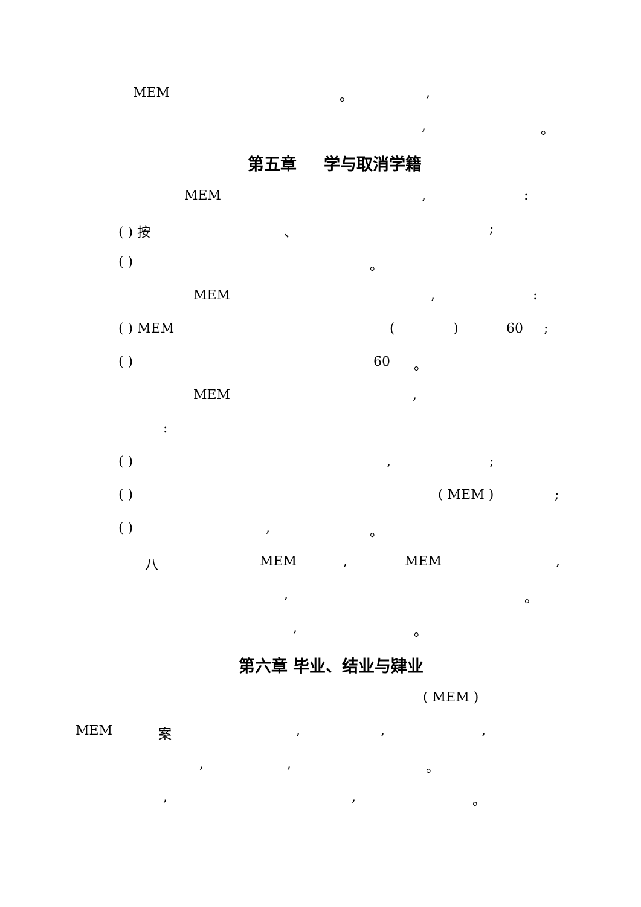MEM 。 ,
, 。
第五章 学与取消学籍
MEM , :
( ) 按 、 ;
( ) 。
MEM , :
( ) MEM ( ) 60 ;
( ) 60 。
MEM ,
:
( ) , ;
( ) ( MEM ) ;
( ) , 。
八 MEM , MEM ,
, 。
, 。
第六章 毕业、结业与肄业
( MEM )
MEM 案 , , ,
, , 。
, , 。